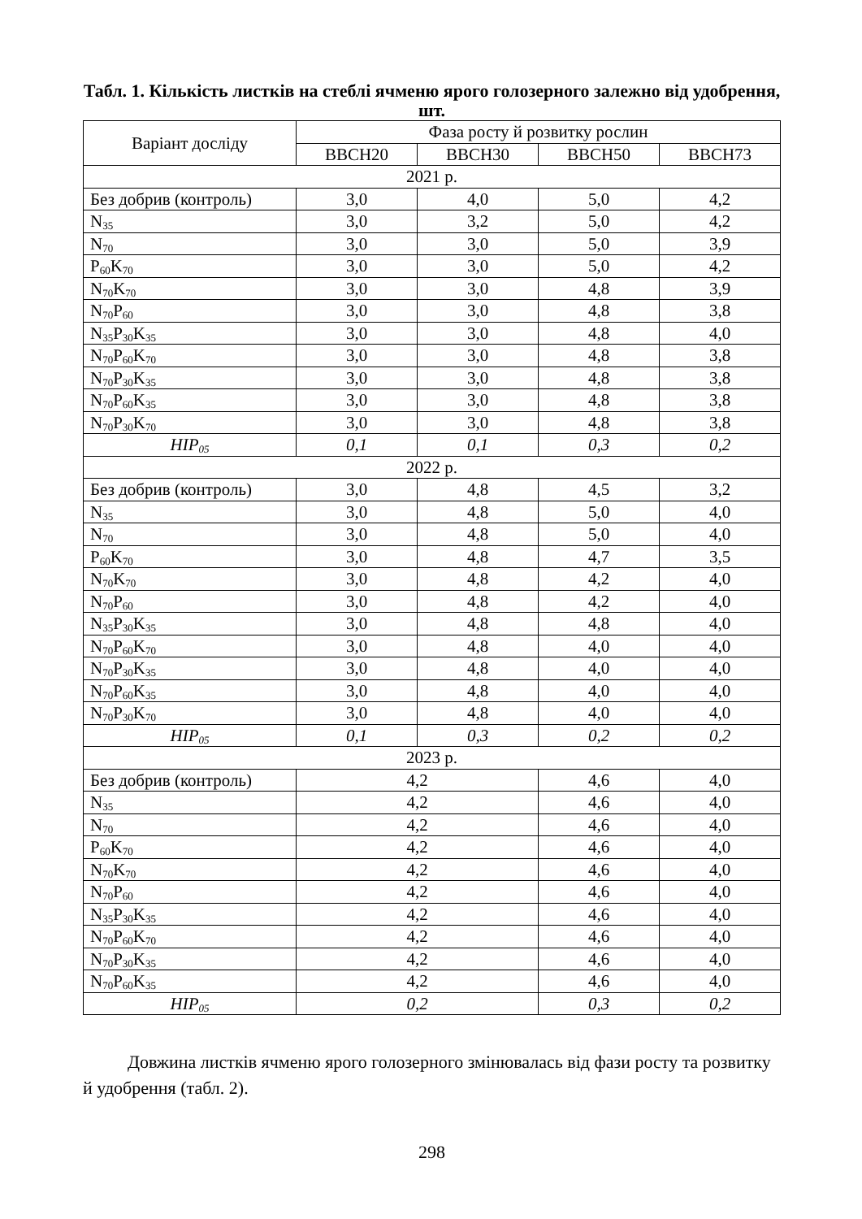Табл. 1. Кількість листків на стеблі ячменю ярого голозерного залежно від удобрення, шт.
| Варіант досліду | Фаза росту й розвитку рослин | | | |
| --- | --- | --- | --- | --- |
| | BBCH20 | BBCH30 | BBCH50 | BBCH73 |
| 2021 р. | | | | |
| Без добрив (контроль) | 3,0 | 4,0 | 5,0 | 4,2 |
| N<sub>35</sub> | 3,0 | 3,2 | 5,0 | 4,2 |
| N<sub>70</sub> | 3,0 | 3,0 | 5,0 | 3,9 |
| P<sub>60</sub>K<sub>70</sub> | 3,0 | 3,0 | 5,0 | 4,2 |
| N<sub>70</sub>K<sub>70</sub> | 3,0 | 3,0 | 4,8 | 3,9 |
| N<sub>70</sub>P<sub>60</sub> | 3,0 | 3,0 | 4,8 | 3,8 |
| N<sub>35</sub>P<sub>30</sub>K<sub>35</sub> | 3,0 | 3,0 | 4,8 | 4,0 |
| N<sub>70</sub>P<sub>60</sub>K<sub>70</sub> | 3,0 | 3,0 | 4,8 | 3,8 |
| N<sub>70</sub>P<sub>30</sub>K<sub>35</sub> | 3,0 | 3,0 | 4,8 | 3,8 |
| N<sub>70</sub>P<sub>60</sub>K<sub>35</sub> | 3,0 | 3,0 | 4,8 | 3,8 |
| N<sub>70</sub>P<sub>30</sub>K<sub>70</sub> | 3,0 | 3,0 | 4,8 | 3,8 |
| НІР<sub>05</sub> | 0,1 | 0,1 | 0,3 | 0,2 |
| 2022 р. | | | | |
| Без добрив (контроль) | 3,0 | 4,8 | 4,5 | 3,2 |
| N<sub>35</sub> | 3,0 | 4,8 | 5,0 | 4,0 |
| N<sub>70</sub> | 3,0 | 4,8 | 5,0 | 4,0 |
| P<sub>60</sub>K<sub>70</sub> | 3,0 | 4,8 | 4,7 | 3,5 |
| N<sub>70</sub>K<sub>70</sub> | 3,0 | 4,8 | 4,2 | 4,0 |
| N<sub>70</sub>P<sub>60</sub> | 3,0 | 4,8 | 4,2 | 4,0 |
| N<sub>35</sub>P<sub>30</sub>K<sub>35</sub> | 3,0 | 4,8 | 4,8 | 4,0 |
| N<sub>70</sub>P<sub>60</sub>K<sub>70</sub> | 3,0 | 4,8 | 4,0 | 4,0 |
| N<sub>70</sub>P<sub>30</sub>K<sub>35</sub> | 3,0 | 4,8 | 4,0 | 4,0 |
| N<sub>70</sub>P<sub>60</sub>K<sub>35</sub> | 3,0 | 4,8 | 4,0 | 4,0 |
| N<sub>70</sub>P<sub>30</sub>K<sub>70</sub> | 3,0 | 4,8 | 4,0 | 4,0 |
| НІР<sub>05</sub> | 0,1 | 0,3 | 0,2 | 0,2 |
| 2023 р. | | | | |
| Без добрив (контроль) | 4,2 | | 4,6 | 4,0 |
| N<sub>35</sub> | 4,2 | | 4,6 | 4,0 |
| N<sub>70</sub> | 4,2 | | 4,6 | 4,0 |
| P<sub>60</sub>K<sub>70</sub> | 4,2 | | 4,6 | 4,0 |
| N<sub>70</sub>K<sub>70</sub> | 4,2 | | 4,6 | 4,0 |
| N<sub>70</sub>P<sub>60</sub> | 4,2 | | 4,6 | 4,0 |
| N<sub>35</sub>P<sub>30</sub>K<sub>35</sub> | 4,2 | | 4,6 | 4,0 |
| N<sub>70</sub>P<sub>60</sub>K<sub>70</sub> | 4,2 | | 4,6 | 4,0 |
| N<sub>70</sub>P<sub>30</sub>K<sub>35</sub> | 4,2 | | 4,6 | 4,0 |
| N<sub>70</sub>P<sub>60</sub>K<sub>35</sub> | 4,2 | | 4,6 | 4,0 |
| НІР<sub>05</sub> | 0,2 | | 0,3 | 0,2 |
Довжина листків ячменю ярого голозерного змінювалась від фази росту та розвитку й удобрення (табл. 2).
298